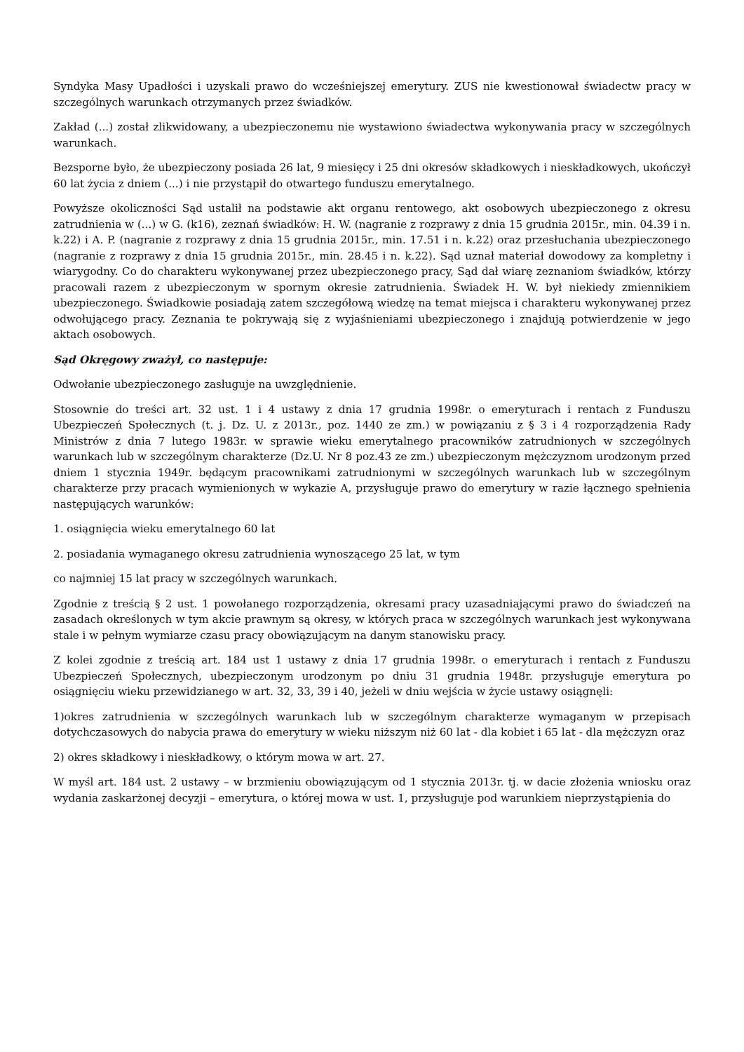Syndyka Masy Upadłości i uzyskali prawo do wcześniejszej emerytury. ZUS nie kwestionował świadectw pracy w szczególnych warunkach otrzymanych przez świadków.
Zakład (...) został zlikwidowany, a ubezpieczonemu nie wystawiono świadectwa wykonywania pracy w szczególnych warunkach.
Bezsporne było, że ubezpieczony posiada 26 lat, 9 miesięcy i 25 dni okresów składkowych i nieskładkowych, ukończył 60 lat życia z dniem (...) i nie przystąpił do otwartego funduszu emerytalnego.
Powyższe okoliczności Sąd ustalił na podstawie akt organu rentowego, akt osobowych ubezpieczonego z okresu zatrudnienia w (...) w G. (k16), zeznań świadków: H. W. (nagranie z rozprawy z dnia 15 grudnia 2015r., min. 04.39 i n. k.22) i A. P. (nagranie z rozprawy z dnia 15 grudnia 2015r., min. 17.51 i n. k.22) oraz przesłuchania ubezpieczonego (nagranie z rozprawy z dnia 15 grudnia 2015r., min. 28.45 i n. k.22). Sąd uznał materiał dowodowy za kompletny i wiarygodny. Co do charakteru wykonywanej przez ubezpieczonego pracy, Sąd dał wiarę zeznaniom świadków, którzy pracowali razem z ubezpieczonym w spornym okresie zatrudnienia. Świadek H. W. był niekiedy zmiennikiem ubezpieczonego. Świadkowie posiadają zatem szczegółową wiedzę na temat miejsca i charakteru wykonywanej przez odwołującego pracy. Zeznania te pokrywają się z wyjaśnieniami ubezpieczonego i znajdują potwierdzenie w jego aktach osobowych.
Sąd Okręgowy zważył, co następuje:
Odwołanie ubezpieczonego zasługuje na uwzględnienie.
Stosownie do treści art. 32 ust. 1 i 4 ustawy z dnia 17 grudnia 1998r. o emeryturach i rentach z Funduszu Ubezpieczeń Społecznych (t. j. Dz. U. z 2013r., poz. 1440 ze zm.) w powiązaniu z § 3 i 4 rozporządzenia Rady Ministrów z dnia 7 lutego 1983r. w sprawie wieku emerytalnego pracowników zatrudnionych w szczególnych warunkach lub w szczególnym charakterze (Dz.U. Nr 8 poz.43 ze zm.) ubezpieczonym mężczyznom urodzonym przed dniem 1 stycznia 1949r. będącym pracownikami zatrudnionymi w szczególnych warunkach lub w szczególnym charakterze przy pracach wymienionych w wykazie A, przysługuje prawo do emerytury w razie łącznego spełnienia następujących warunków:
1. osiągnięcia wieku emerytalnego 60 lat
2. posiadania wymaganego okresu zatrudnienia wynoszącego 25 lat, w tym
co najmniej 15 lat pracy w szczególnych warunkach.
Zgodnie z treścią § 2 ust. 1 powołanego rozporządzenia, okresami pracy uzasadniającymi prawo do świadczeń na zasadach określonych w tym akcie prawnym są okresy, w których praca w szczególnych warunkach jest wykonywana stale i w pełnym wymiarze czasu pracy obowiązującym na danym stanowisku pracy.
Z kolei zgodnie z treścią art. 184 ust 1 ustawy z dnia 17 grudnia 1998r. o emeryturach i rentach z Funduszu Ubezpieczeń Społecznych, ubezpieczonym urodzonym po dniu 31 grudnia 1948r. przysługuje emerytura po osiągnięciu wieku przewidzianego w art. 32, 33, 39 i 40, jeżeli w dniu wejścia w życie ustawy osiągnęli:
1)okres zatrudnienia w szczególnych warunkach lub w szczególnym charakterze wymaganym w przepisach dotychczasowych do nabycia prawa do emerytury w wieku niższym niż 60 lat - dla kobiet i 65 lat - dla mężczyzn oraz
2) okres składkowy i nieskładkowy, o którym mowa w art. 27.
W myśl art. 184 ust. 2 ustawy – w brzmieniu obowiązującym od 1 stycznia 2013r. tj. w dacie złożenia wniosku oraz wydania zaskarżonej decyzji – emerytura, o której mowa w ust. 1, przysługuje pod warunkiem nieprzystąpienia do